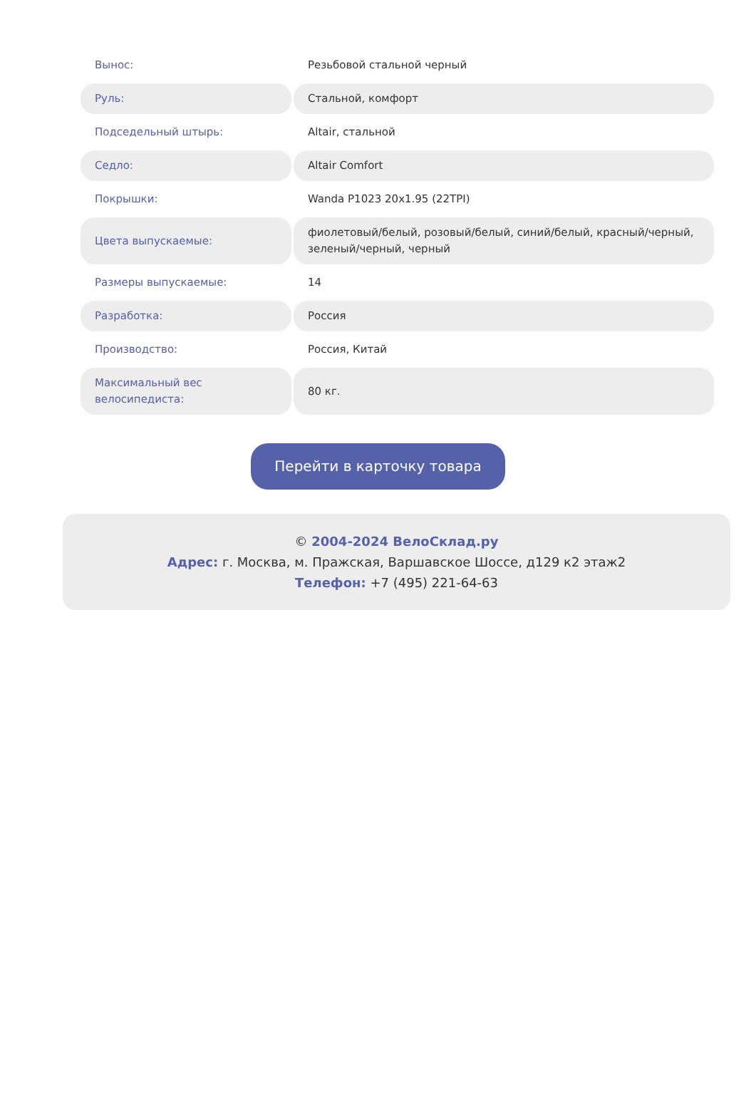| Вынос: | Резьбовой стальной черный |
| Руль: | Стальной, комфорт |
| Подседельный штырь: | Altair, стальной |
| Седло: | Altair Comfort |
| Покрышки: | Wanda P1023 20x1.95 (22TPI) |
| Цвета выпускаемые: | фиолетовый/белый, розовый/белый, синий/белый, красный/черный, зеленый/черный, черный |
| Размеры выпускаемые: | 14 |
| Разработка: | Россия |
| Производство: | Россия, Китай |
| Максимальный вес велосипедиста: | 80 кг. |
Перейти в карточку товара
© 2004-2024 ВелоСклад.ру
Адрес: г. Москва, м. Пражская, Варшавское Шоссе, д129 к2 этаж2
Телефон: +7 (495) 221-64-63